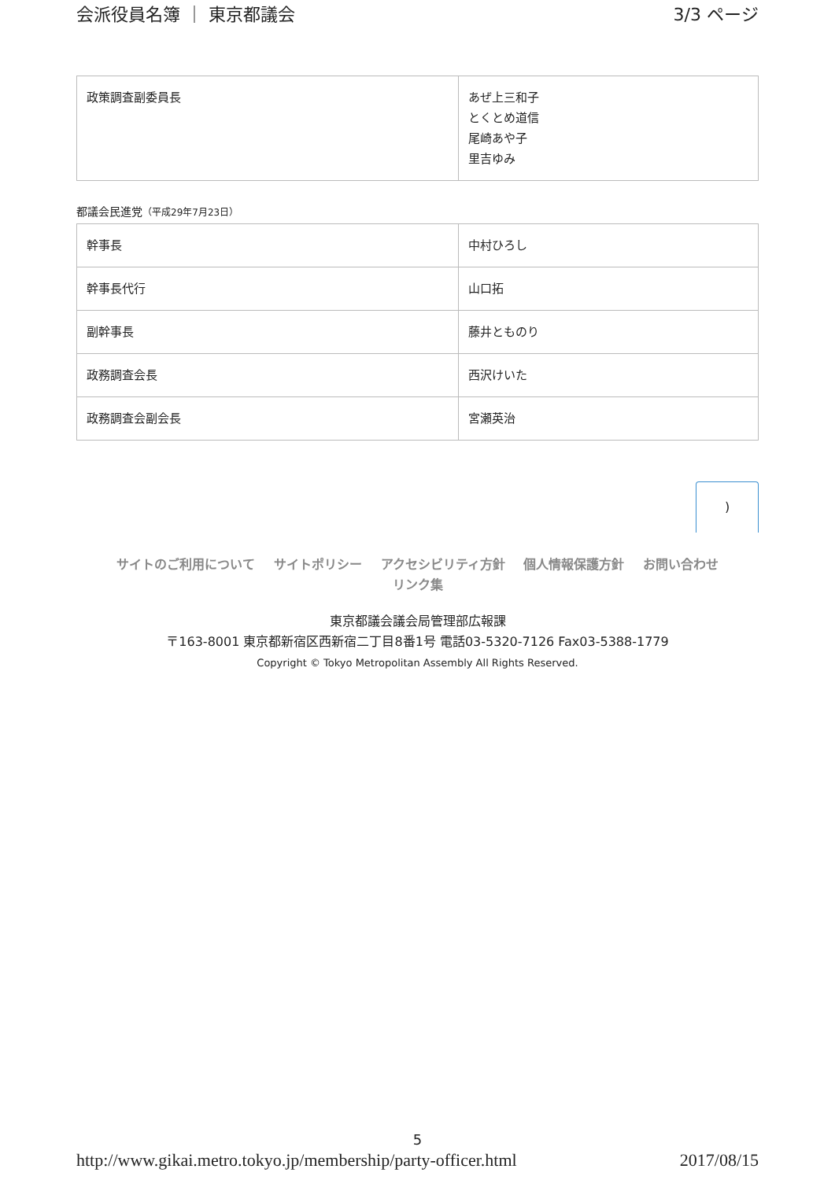会派役員名簿 ｜ 東京都議会 3/3 ページ
| 政策調査副委員長 | あぜ上三和子 とくとめ道信 尾崎あや子 里吉ゆみ |
都議会民進党（平成29年7月23日）
| 幹事長 | 中村ひろし |
| 幹事長代行 | 山口拓 |
| 副幹事長 | 藤井とものり |
| 政務調査会長 | 西沢けいた |
| 政務調査会副会長 | 宮瀬英治 |
)
サイトのご利用について サイトポリシー アクセシビリティ方針 個人情報保護方針 お問い合わせ
リンク集
東京都議会議会局管理部広報課
〒163-8001 東京都新宿区西新宿二丁目8番1号 電話03-5320-7126 Fax03-5388-1779
Copyright © Tokyo Metropolitan Assembly All Rights Reserved.
5
http://www.gikai.metro.tokyo.jp/membership/party-officer.html 2017/08/15